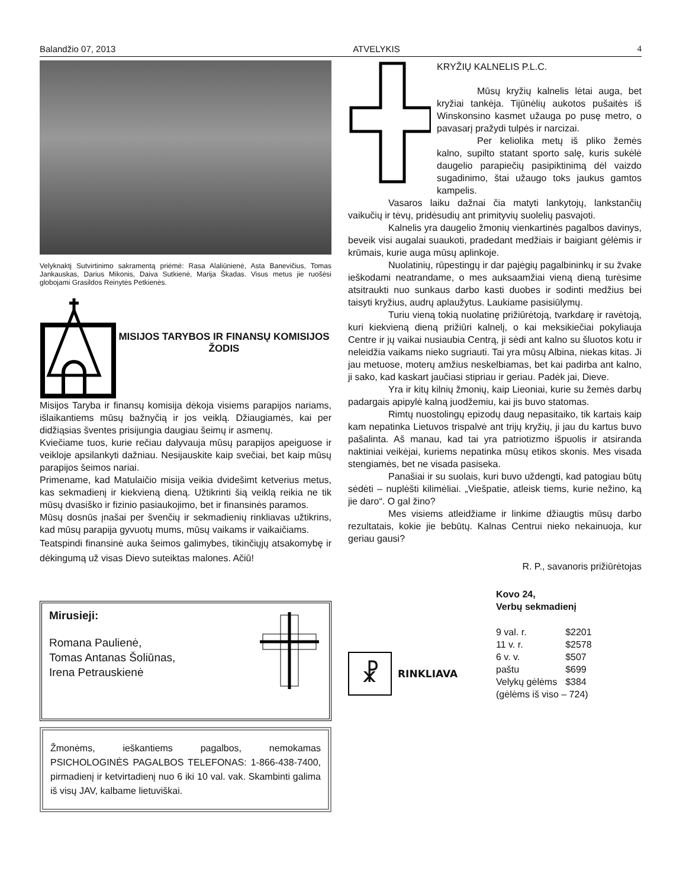Balandžio 07, 2013 ATVELYKIS 4
Velyknaktį Sutvirtinimo sakramentą priėmė: Rasa Alaliūnienė, Asta Banevičius, Tomas Jankauskas, Darius Mikonis, Daiva Sutkienė, Marija Škadas. Visus metus jie ruošėsi globojami Grasildos Reinytės Petkienės.
MISIJOS TARYBOS IR FINANSŲ KOMISIJOS ŽODIS
Misijos Taryba ir finansų komisija dėkoja visiems parapijos nariams, išlaikantiems mūsų bažnyčią ir jos veiklą. Džiaugiamės, kai per didžiąsias šventes prisijungia daugiau šeimų ir asmenų.
Kviečiame tuos, kurie rečiau dalyvauja mūsų parapijos apeiguose ir veikloje apsilankyti dažniau. Nesijauskite kaip svečiai, bet kaip mūsų parapijos šeimos nariai.
Primename, kad Matulaičio misija veikia dvidešimt ketverius metus, kas sekmadienį ir kiekvieną dieną. Užtikrinti šią veiklą reikia ne tik mūsų dvasiško ir fizinio pasiaukojimo, bet ir finansinės paramos.
Mūsų dosnūs įnašai per švenčių ir sekmadienių rinkliavas užtikrins, kad mūsų parapija gyvuotų mums, mūsų vaikams ir vaikaičiams.
Teatspindi finansinė auka šeimos galimybes, tikinčiųjų atsakomybę ir dėkingumą už visas Dievo suteiktas malones. Ačiū!
Mirusieji:
Romana Paulienė,
Tomas Antanas Šoliūnas,
Irena Petrauskienė
Žmonėms, ieškantiems pagalbos, nemokamas PSICHOLOGINĖS PAGALBOS TELEFONAS: 1-866-438-7400, pirmadienį ir ketvirtadienį nuo 6 iki 10 val. vak. Skambinti galima iš visų JAV, kalbame lietuviškai.
KRYŽIŲ KALNELIS P.L.C.
Mūsų kryžių kalnelis lėtai auga, bet kryžiai tankėja. Tijūnėlių aukotos pušaitės iš Winskonsino kasmet užauga po pusę metro, o pavasarį pražydi tulpės ir narcizai.
Per keliolika metų iš pliko žemės kalno, supilto statant sporto salę, kuris sukėlė daugelio parapiečių pasipiktinimą dėl vaizdo sugadinimo, štai užaugo toks jaukus gamtos kampelis.
Vasaros laiku dažnai čia matyti lankytojų, lankstančių vaikučių ir tėvų, pridėsudių ant primityvių suolelių pasvajoti.
Kalnelis yra daugelio žmonių vienkartinės pagalbos davinys, beveik visi augalai suaukoti, pradedant medžiais ir baigiant gėlėmis ir krūmais, kurie auga mūsų aplinkoje.
Nuolatinių, rūpestingų ir dar pajėgių pagalbininkų ir su žvake ieškodami neatrandame, o mes auksaamžiai vieną dieną turėsime atsitraukti nuo sunkaus darbo kasti duobes ir sodinti medžius bei taisyti kryžius, audrų aplaužytus. Laukiame pasisiūlymų.
Turiu vieną tokią nuolatinę prižiūrėtoją, tvarkdarę ir ravėtoją, kuri kiekvieną dieną prižiūri kalnelį, o kai meksikiečiai pokyliauja Centre ir jų vaikai nusiaubia Centrą, ji sėdi ant kalno su šluotos kotu ir neleidžia vaikams nieko sugriauti. Tai yra mūsų Albina, niekas kitas. Ji jau metuose, moterų amžius neskelbiamas, bet kai padirba ant kalno, ji sako, kad kaskart jaučiasi stipriau ir geriau. Padėk jai, Dieve.
Yra ir kitų kilnių žmonių, kaip Lieoniai, kurie su žemės darbų padargais apipylė kalną juodžemiu, kai jis buvo statomas.
Rimtų nuostolingų epizodų daug nepasitaiko, tik kartais kaip kam nepatinka Lietuvos trispalvė ant trijų kryžių, ji jau du kartus buvo pašalinta. Aš manau, kad tai yra patriotizmo išpuolis ir atsiranda naktiniai veikėjai, kuriems nepatinka mūsų etikos skonis. Mes visada stengiamės, bet ne visada pasiseka.
Panašiai ir su suolais, kuri buvo uždengti, kad patogiau būtų sėdėti – nuplėšti kilimėliai. „Viešpatie, atleisk tiems, kurie nežino, ką jie daro“. O gal žino?
Mes visiems atleidžiame ir linkime džiaugtis mūsų darbo rezultatais, kokie jie bebūtų. Kalnas Centrui nieko nekainuoja, kur geriau gausi?
R. P., savanoris prižiūrėtojas
☧
RINKLIAVA
Kovo 24,
Verbų sekmadienį
| 9 val. r. | $2201 |
| 11 v. r. | $2578 |
| 6 v. v. | $507 |
| paštu | $699 |
| Velykų gėlėms | $384 |
| (gėlėms iš viso – 724) | |